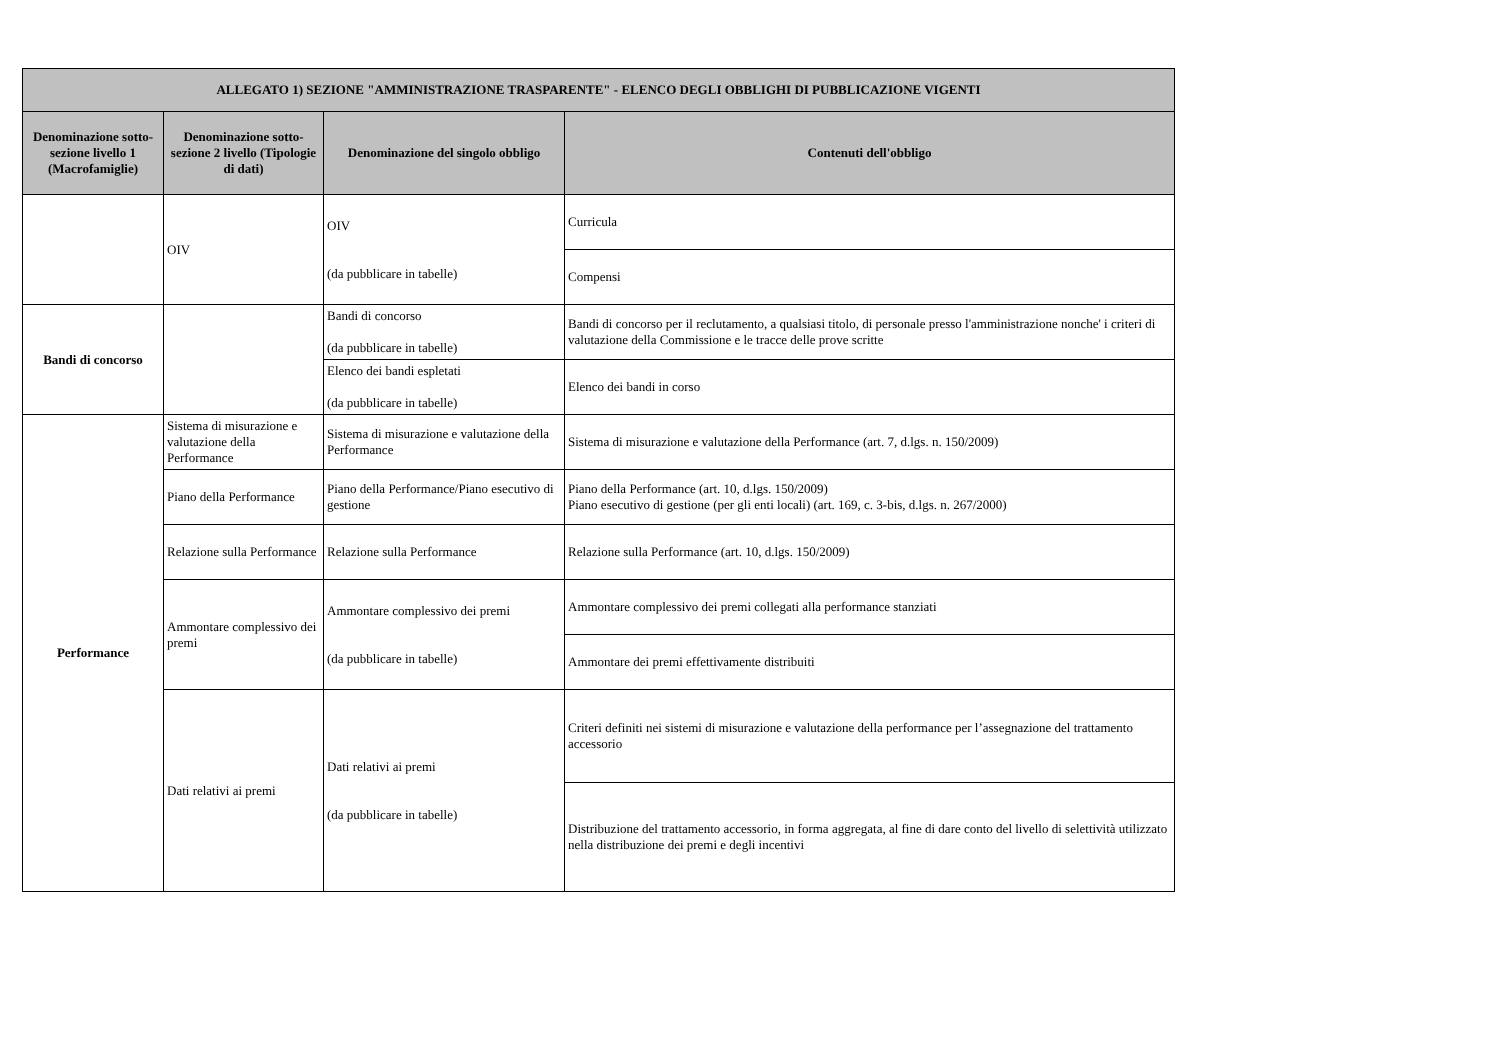| ALLEGATO 1) SEZIONE "AMMINISTRAZIONE TRASPARENTE" - ELENCO DEGLI OBBLIGHI DI PUBBLICAZIONE VIGENTI | | | |
| --- | --- | --- | --- |
| Denominazione sotto-sezione livello 1 (Macrofamiglie) | Denominazione sotto-sezione 2 livello (Tipologie di dati) | Denominazione del singolo obbligo | Contenuti dell'obbligo |
| | OIV | OIV (da pubblicare in tabelle) | Curricula |
| | | | Compensi |
| Bandi di concorso | | Bandi di concorso (da pubblicare in tabelle) | Bandi di concorso per il reclutamento, a qualsiasi titolo, di personale presso l'amministrazione nonche' i criteri di valutazione della Commissione e le tracce delle prove scritte |
| | | Elenco dei bandi espletati (da pubblicare in tabelle) | Elenco dei bandi in corso |
| Performance | Sistema di misurazione e valutazione della Performance | Sistema di misurazione e valutazione della Performance | Sistema di misurazione e valutazione della Performance (art. 7, d.lgs. n. 150/2009) |
| | Piano della Performance | Piano della Performance/Piano esecutivo di gestione | Piano della Performance (art. 10, d.lgs. 150/2009) Piano esecutivo di gestione (per gli enti locali) (art. 169, c. 3-bis, d.lgs. n. 267/2000) |
| | Relazione sulla Performance | Relazione sulla Performance | Relazione sulla Performance (art. 10, d.lgs. 150/2009) |
| | Ammontare complessivo dei premi | Ammontare complessivo dei premi (da pubblicare in tabelle) | Ammontare complessivo dei premi collegati alla performance stanziati |
| | | | Ammontare dei premi effettivamente distribuiti |
| | Dati relativi ai premi | Dati relativi ai premi (da pubblicare in tabelle) | Criteri definiti nei sistemi di misurazione e valutazione della performance per l’assegnazione del trattamento accessorio |
| | | | Distribuzione del trattamento accessorio, in forma aggregata, al fine di dare conto del livello di selettività utilizzato nella distribuzione dei premi e degli incentivi |